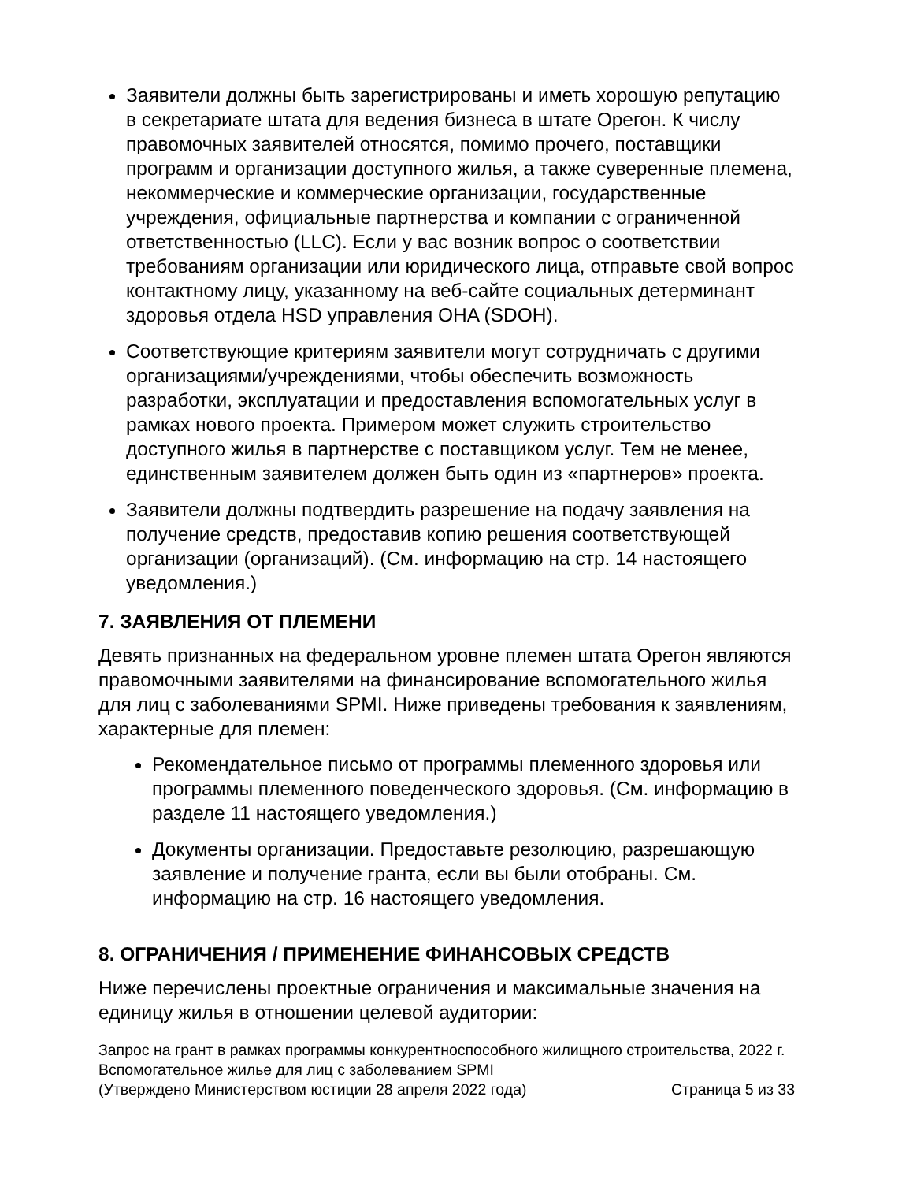Заявители должны быть зарегистрированы и иметь хорошую репутацию в секретариате штата для ведения бизнеса в штате Орегон. К числу правомочных заявителей относятся, помимо прочего, поставщики программ и организации доступного жилья, а также суверенные племена, некоммерческие и коммерческие организации, государственные учреждения, официальные партнерства и компании с ограниченной ответственностью (LLC). Если у вас возник вопрос о соответствии требованиям организации или юридического лица, отправьте свой вопрос контактному лицу, указанному на веб-сайте социальных детерминант здоровья отдела HSD управления OHA (SDOH).
Соответствующие критериям заявители могут сотрудничать с другими организациями/учреждениями, чтобы обеспечить возможность разработки, эксплуатации и предоставления вспомогательных услуг в рамках нового проекта. Примером может служить строительство доступного жилья в партнерстве с поставщиком услуг. Тем не менее, единственным заявителем должен быть один из «партнеров» проекта.
Заявители должны подтвердить разрешение на подачу заявления на получение средств, предоставив копию решения соответствующей организации (организаций). (См. информацию на стр. 14 настоящего уведомления.)
7. ЗАЯВЛЕНИЯ ОТ ПЛЕМЕНИ
Девять признанных на федеральном уровне племен штата Орегон являются правомочными заявителями на финансирование вспомогательного жилья для лиц с заболеваниями SPMI. Ниже приведены требования к заявлениям, характерные для племен:
Рекомендательное письмо от программы племенного здоровья или программы племенного поведенческого здоровья. (См. информацию в разделе 11 настоящего уведомления.)
Документы организации. Предоставьте резолюцию, разрешающую заявление и получение гранта, если вы были отобраны. См. информацию на стр. 16 настоящего уведомления.
8. ОГРАНИЧЕНИЯ / ПРИМЕНЕНИЕ ФИНАНСОВЫХ СРЕДСТВ
Ниже перечислены проектные ограничения и максимальные значения на единицу жилья в отношении целевой аудитории:
Запрос на грант в рамках программы конкурентноспособного жилищного строительства, 2022 г.
Вспомогательное жилье для лиц с заболеванием SPMI
(Утверждено Министерством юстиции 28 апреля 2022 года) Страница 5 из 33